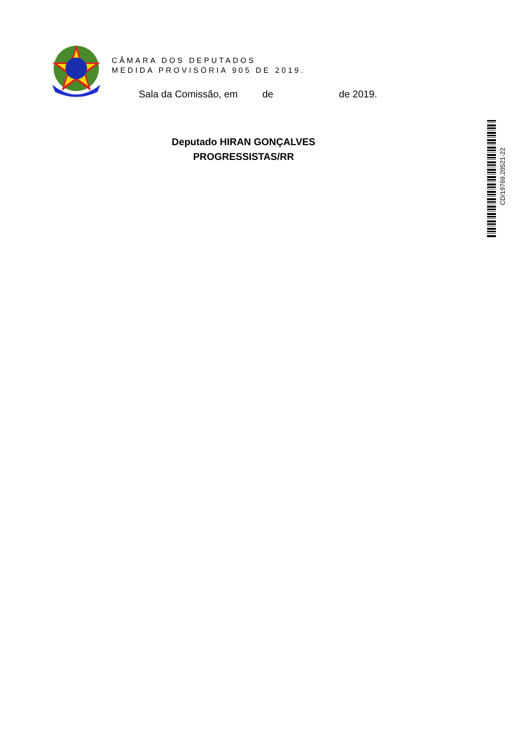CD/19769.20521-22
CÂMARA DOS DEPUTADOS
MEDIDA PROVISÓRIA 905 DE 2019.
Sala da Comissão, em de de 2019.
Deputado HIRAN GONÇALVES
PROGRESSISTAS/RR